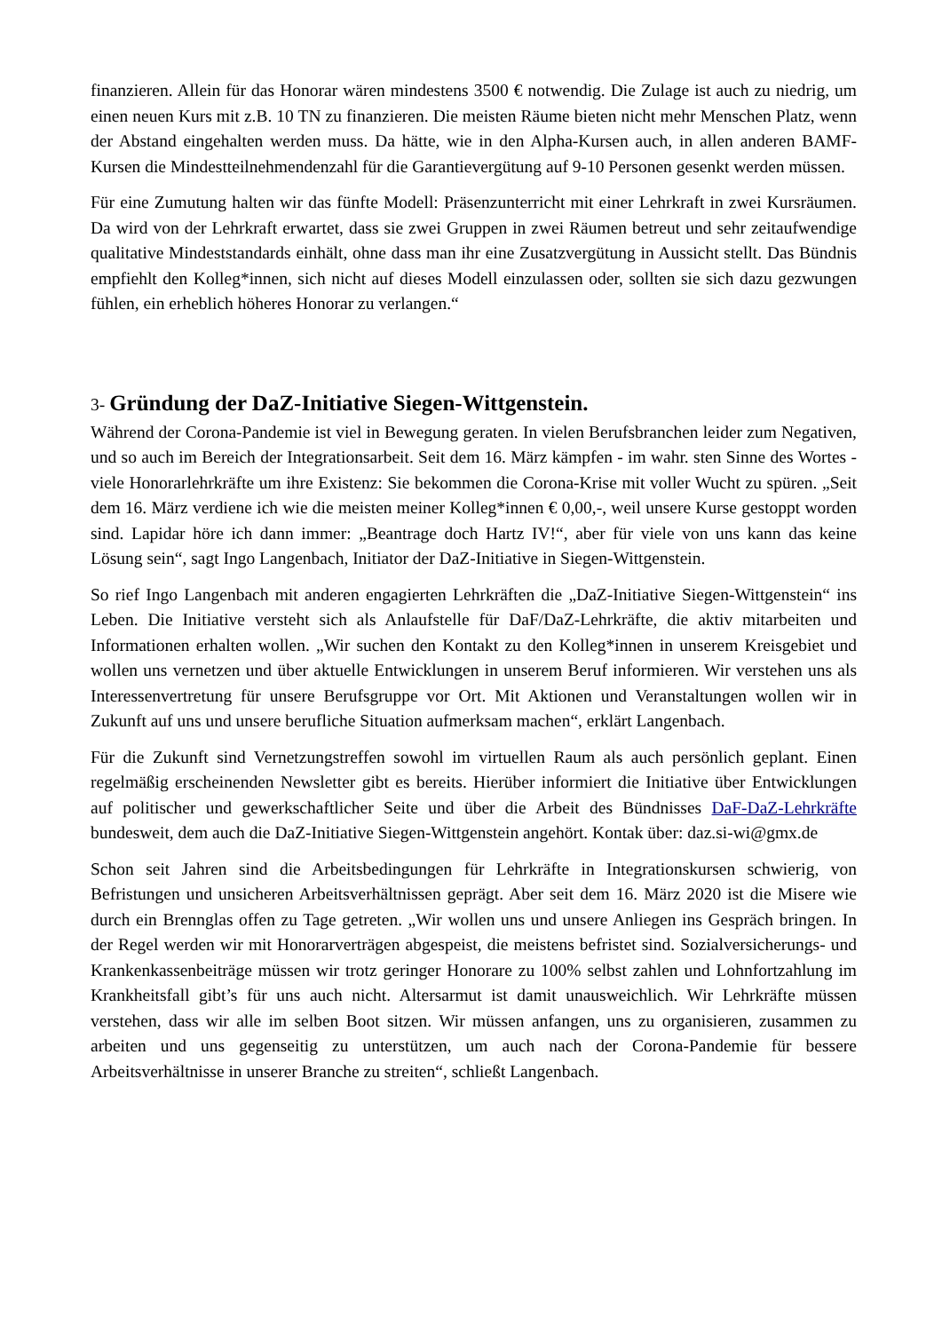finanzieren. Allein für das Honorar wären mindestens 3500 € notwendig. Die Zulage ist auch zu niedrig, um einen neuen Kurs mit z.B. 10 TN zu finanzieren. Die meisten Räume bieten nicht mehr Menschen Platz, wenn der Abstand eingehalten werden muss. Da hätte, wie in den Alpha-Kursen auch, in allen anderen BAMF-Kursen die Mindestteilnehmendenzahl für die Garantievergütung auf 9-10 Personen gesenkt werden müssen.
Für eine Zumutung halten wir das fünfte Modell: Präsenzunterricht mit einer Lehrkraft in zwei Kursräumen. Da wird von der Lehrkraft erwartet, dass sie zwei Gruppen in zwei Räumen betreut und sehr zeitaufwendige qualitative Mindeststandards einhält, ohne dass man ihr eine Zusatzvergütung in Aussicht stellt. Das Bündnis empfiehlt den Kolleg*innen, sich nicht auf dieses Modell einzulassen oder, sollten sie sich dazu gezwungen fühlen, ein erheblich höheres Honorar zu verlangen.“
3- Gründung der DaZ-Initiative Siegen-Wittgenstein.
Während der Corona-Pandemie ist viel in Bewegung geraten. In vielen Berufsbranchen leider zum Negativen, und so auch im Bereich der Integrationsarbeit. Seit dem 16. März kämpfen - im wahr. sten Sinne des Wortes - viele Honorarlehrkräfte um ihre Existenz: Sie bekommen die Corona-Krise mit voller Wucht zu spüren. „Seit dem 16. März verdiene ich wie die meisten meiner Kolleg*innen € 0,00,-, weil unsere Kurse gestoppt worden sind. Lapidar höre ich dann immer: „Beantrage doch Hartz IV!“, aber für viele von uns kann das keine Lösung sein“, sagt Ingo Langenbach, Initiator der DaZ-Initiative in Siegen-Wittgenstein.
So rief Ingo Langenbach mit anderen engagierten Lehrkräften die „DaZ-Initiative Siegen-Wittgenstein“ ins Leben. Die Initiative versteht sich als Anlaufstelle für DaF/DaZ-Lehrkräfte, die aktiv mitarbeiten und Informationen erhalten wollen. „Wir suchen den Kontakt zu den Kolleg*innen in unserem Kreisgebiet und wollen uns vernetzen und über aktuelle Entwicklungen in unserem Beruf informieren. Wir verstehen uns als Interessenvertretung für unsere Berufsgruppe vor Ort. Mit Aktionen und Veranstaltungen wollen wir in Zukunft auf uns und unsere berufliche Situation aufmerksam machen“, erklärt Langenbach.
Für die Zukunft sind Vernetzungstreffen sowohl im virtuellen Raum als auch persönlich geplant. Einen regelmäßig erscheinenden Newsletter gibt es bereits. Hierüber informiert die Initiative über Entwicklungen auf politischer und gewerkschaftlicher Seite und über die Arbeit des Bündnisses DaF-DaZ-Lehrkräfte bundesweit, dem auch die DaZ-Initiative Siegen-Wittgenstein angehört. Kontak über: daz.si-wi@gmx.de
Schon seit Jahren sind die Arbeitsbedingungen für Lehrkräfte in Integrationskursen schwierig, von Befristungen und unsicheren Arbeitsverhältnissen geprägt. Aber seit dem 16. März 2020 ist die Misere wie durch ein Brennglas offen zu Tage getreten. „Wir wollen uns und unsere Anliegen ins Gespräch bringen. In der Regel werden wir mit Honorarverträgen abgespeist, die meistens befristet sind. Sozialversicherungs- und Krankenkassenbeiträge müssen wir trotz geringer Honorare zu 100% selbst zahlen und Lohnfortzahlung im Krankheitsfall gibt’s für uns auch nicht. Altersarmut ist damit unausweichlich. Wir Lehrkräfte müssen verstehen, dass wir alle im selben Boot sitzen. Wir müssen anfangen, uns zu organisieren, zusammen zu arbeiten und uns gegenseitig zu unterstützen, um auch nach der Corona-Pandemie für bessere Arbeitsverhältnisse in unserer Branche zu streiten“, schließt Langenbach.